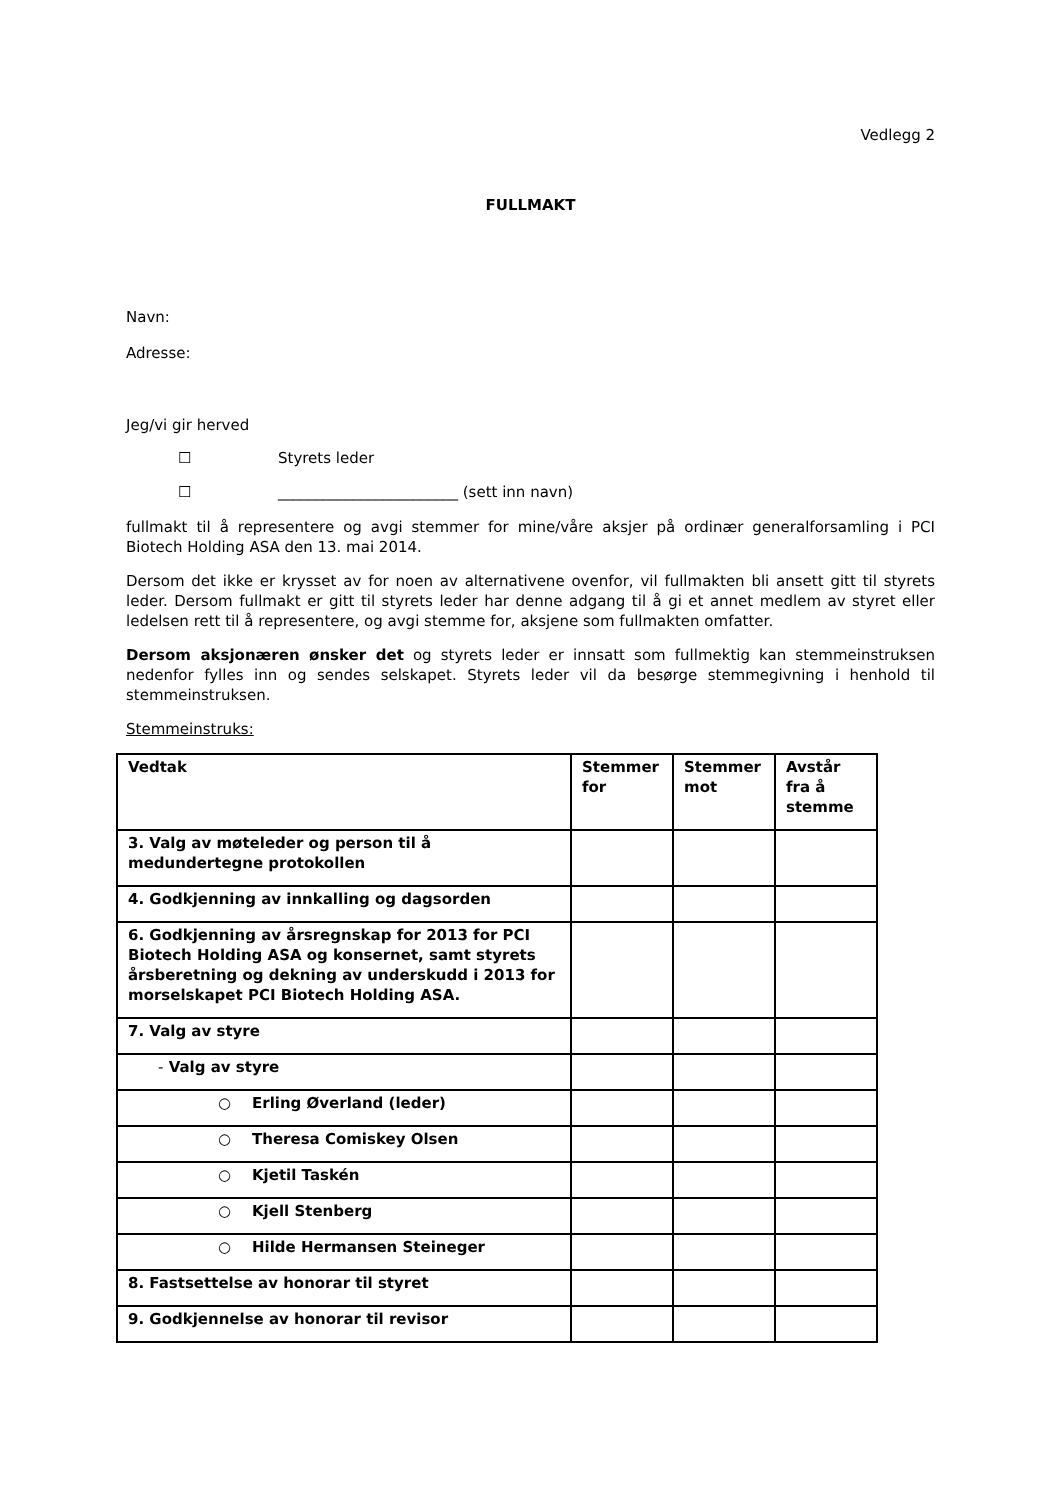Vedlegg 2
FULLMAKT
Navn:
Adresse:
Jeg/vi gir herved
☐ Styrets leder
☐ ________________________ (sett inn navn)
fullmakt til å representere og avgi stemmer for mine/våre aksjer på ordinær generalforsamling i PCI Biotech Holding ASA den 13. mai 2014.
Dersom det ikke er krysset av for noen av alternativene ovenfor, vil fullmakten bli ansett gitt til styrets leder. Dersom fullmakt er gitt til styrets leder har denne adgang til å gi et annet medlem av styret eller ledelsen rett til å representere, og avgi stemme for, aksjene som fullmakten omfatter.
Dersom aksjonæren ønsker det og styrets leder er innsatt som fullmektig kan stemmeinstruksen nedenfor fylles inn og sendes selskapet. Styrets leder vil da besørge stemmegivning i henhold til stemmeinstruksen.
Stemmeinstruks:
| Vedtak | Stemmer for | Stemmer mot | Avstår fra å stemme |
| --- | --- | --- | --- |
| 3. Valg av møteleder og person til å medundertegne protokollen | | | |
| 4. Godkjenning av innkalling og dagsorden | | | |
| 6. Godkjenning av årsregnskap for 2013 for PCI Biotech Holding ASA og konsernet, samt styrets årsberetning og dekning av underskudd i 2013 for morselskapet PCI Biotech Holding ASA. | | | |
| 7. Valg av styre | | | |
| - Valg av styre | | | |
| ○ Erling Øverland (leder) | | | |
| ○ Theresa Comiskey Olsen | | | |
| ○ Kjetil Taskén | | | |
| ○ Kjell Stenberg | | | |
| ○ Hilde Hermansen Steineger | | | |
| 8. Fastsettelse av honorar til styret | | | |
| 9. Godkjennelse av honorar til revisor | | | |